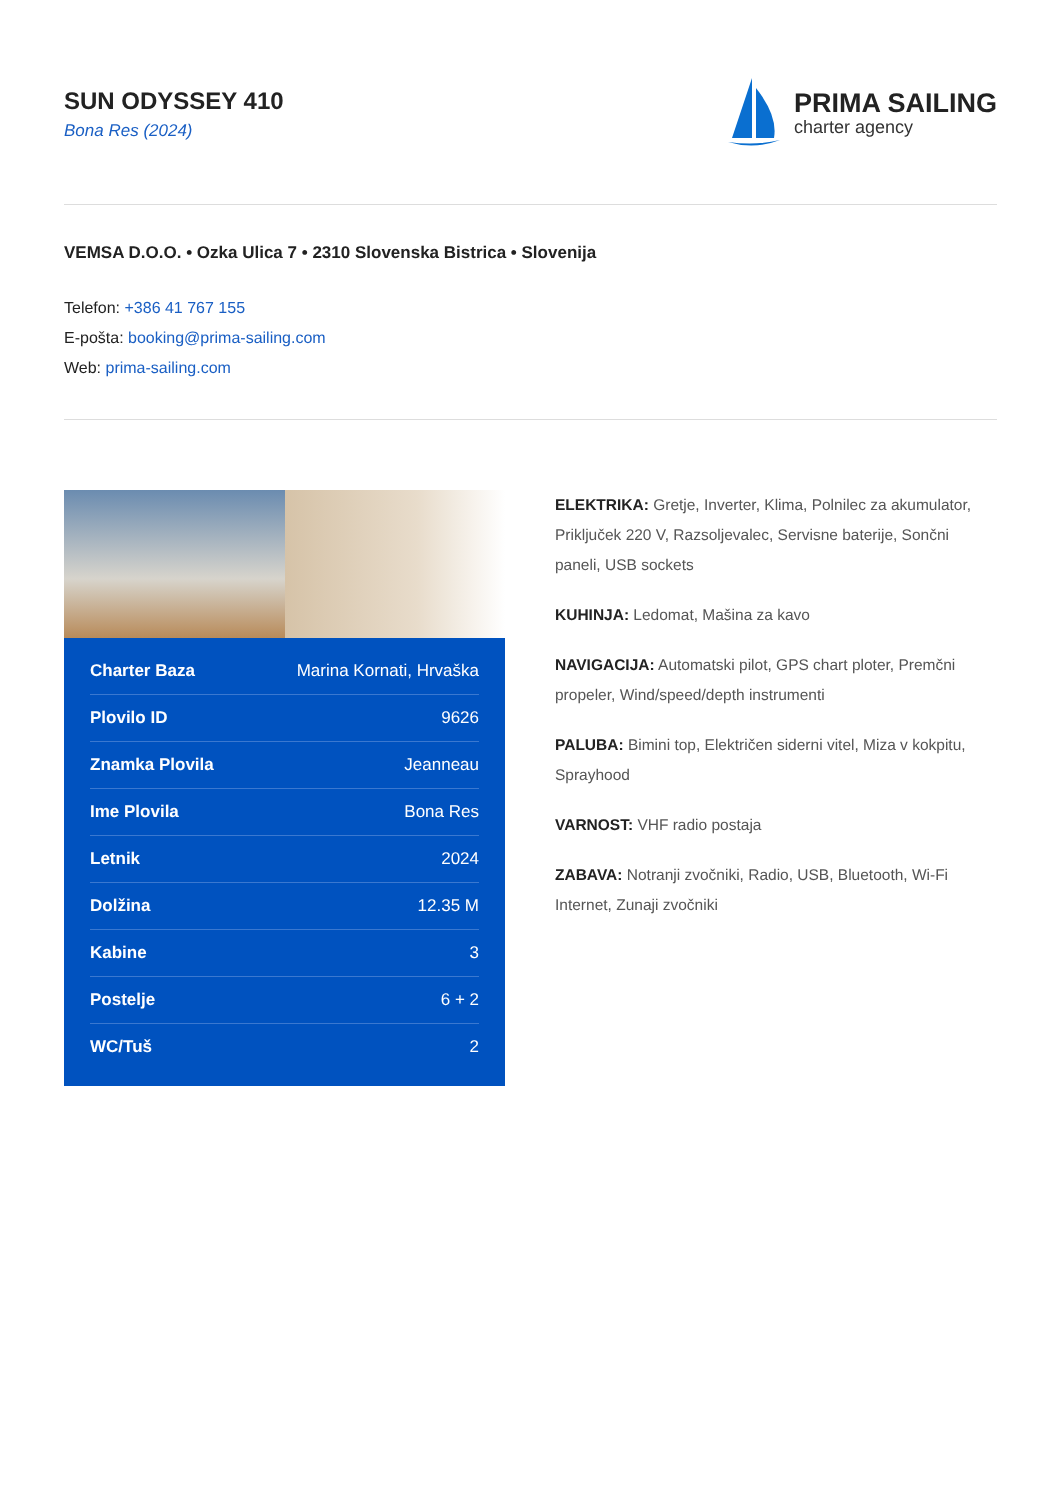SUN ODYSSEY 410
Bona Res (2024)
PRIMA SAILING
charter agency
VEMSA D.O.O. • Ozka Ulica 7 • 2310 Slovenska Bistrica • Slovenija
Telefon: +386 41 767 155
E-pošta: booking@prima-sailing.com
Web: prima-sailing.com
| Charter Baza | Marina Kornati, Hrvaška |
| Plovilo ID | 9626 |
| Znamka Plovila | Jeanneau |
| Ime Plovila | Bona Res |
| Letnik | 2024 |
| Dolžina | 12.35 M |
| Kabine | 3 |
| Postelje | 6 + 2 |
| WC/Tuš | 2 |
ELEKTRIKA: Gretje, Inverter, Klima, Polnilec za akumulator, Priključek 220 V, Razsoljevalec, Servisne baterije, Sončni paneli, USB sockets
KUHINJA: Ledomat, Mašina za kavo
NAVIGACIJA: Automatski pilot, GPS chart ploter, Premčni propeler, Wind/speed/depth instrumenti
PALUBA: Bimini top, Električen siderni vitel, Miza v kokpitu, Sprayhood
VARNOST: VHF radio postaja
ZABAVA: Notranji zvočniki, Radio, USB, Bluetooth, Wi-Fi Internet, Zunaji zvočniki